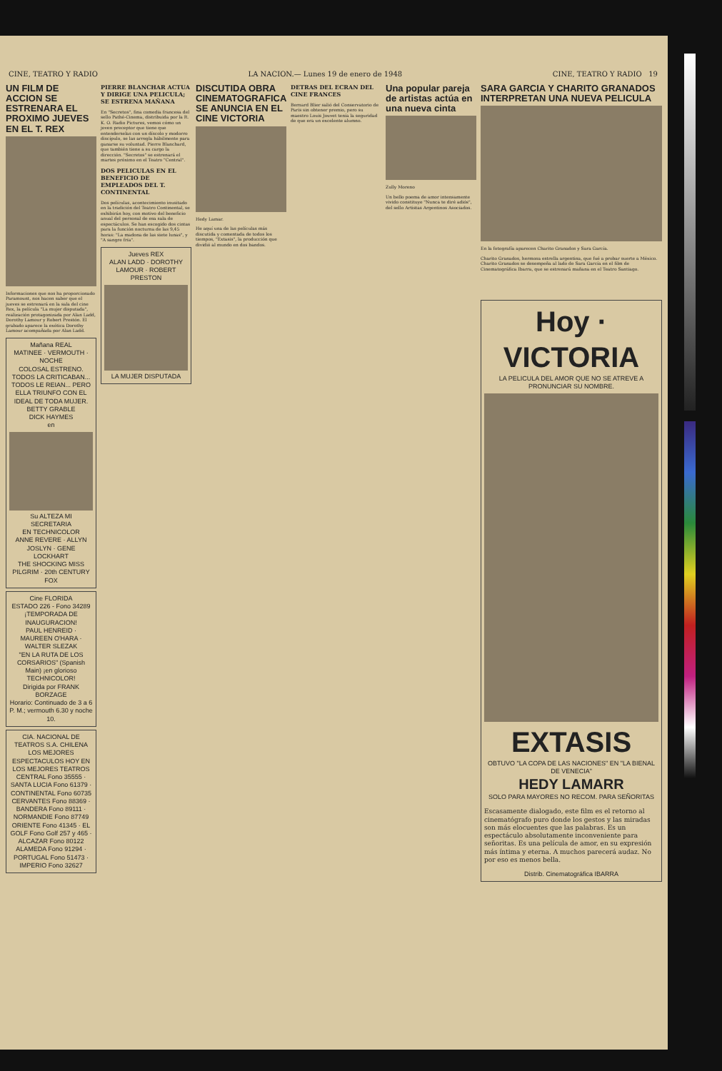CINE, TEATRO Y RADIO LA NACION.— Lunes 19 de enero de 1948 CINE, TEATRO Y RADIO 19
UN FILM DE ACCION SE ESTRENARA EL PROXIMO JUEVES EN EL T. REX
Informaciones que nos ha proporcionado Paramount, nos hacen saber que el jueves se estrenará en la sala del cine Rex, la película "La mujer disputada", realización protagonizada por Alan Ladd, Dorothy Lamour y Robert Prestón. El grabado aparece la exótica Dorothy Lamour acompañada por Alan Ladd.
Mañana REAL
MATINEE · VERMOUTH · NOCHE
COLOSAL ESTRENO.
TODOS LA CRITICABAN... TODOS LE REIAN... PERO ELLA TRIUNFO CON EL IDEAL DE TODA MUJER.
BETTY GRABLE
DICK HAYMES
en
Su ALTEZA MI SECRETARIA
EN TECHNICOLOR
ANNE REVERE · ALLYN JOSLYN · GENE LOCKHART
THE SHOCKING MISS PILGRIM · 20th CENTURY FOX
Cine FLORIDA
ESTADO 226 - Fono 34289
¡TEMPORADA DE INAUGURACION!
PAUL HENREID · MAUREEN O'HARA · WALTER SLEZAK
"EN LA RUTA DE LOS CORSARIOS" (Spanish Main) ¡en glorioso TECHNICOLOR!
Dirigida por FRANK BORZAGE
Horario: Continuado de 3 a 6 P. M.; vermouth 6.30 y noche 10.
CIA. NACIONAL DE TEATROS S.A. CHILENA
LOS MEJORES ESPECTACULOS HOY EN LOS MEJORES TEATROS
CENTRAL Fono 35555 · SANTA LUCIA Fono 61379 · CONTINENTAL Fono 60735
CERVANTES Fono 88369 · BANDERA Fono 89111 · NORMANDIE Fono 87749
ORIENTE Fono 41345 · EL GOLF Fono Golf 257 y 465 · ALCAZAR Fono 80122
ALAMEDA Fono 91294 · PORTUGAL Fono 51473 · IMPERIO Fono 32627
PIERRE BLANCHAR ACTUA Y DIRIGE UNA PELICULA; SE ESTRENA MAÑANA
En "Secretos", fina comedia francesa del sello Pathé-Cinema, distribuida por la R. K. O. Radio Pictures, vemos cómo un joven preceptor que tiene que entenderselas con un díscolo y modorro discípulo, se las arregla hábilmente para ganarse su voluntad. Pierre Blanchard, que también tiene a su cargo la dirección. "Secretos" se estrenará el martes próximo en el Teatro "Central".
DOS PELICULAS EN EL BENEFICIO DE EMPLEADOS DEL T. CONTINENTAL
Dos películas, acontecimiento inusitado en la tradición del Teatro Continental, se exhibirán hoy, con motivo del beneficio anual del personal de esa sala de espectáculos. Se han escogido dos cintas para la función nocturna de las 9,45 horas: "La madona de las siete lunas", y "A sangre fría".
Jueves REX
ALAN LADD · DOROTHY LAMOUR · ROBERT PRESTON
LA MUJER DISPUTADA
DISCUTIDA OBRA CINEMATOGRAFICA SE ANUNCIA EN EL CINE VICTORIA
Hedy Lamar.
He aquí una de las películas más discutida y comentada de todos los tiempos, "Extasis", la producción que dividió al mundo en dos bandos.
DETRAS DEL ECRAN DEL CINE FRANCES
Bernard Blier salió del Conservatorio de París sin obtener premio, pero su maestro Louis Jouvet tenía la seguridad de que era un excelente alumno.
Una popular pareja de artistas actúa en una nueva cinta
Zully Moreno
Un bello poema de amor intensamente vivido constituye "Nunca te diré adiós", del sello Artistas Argentinos Asociados.
SARA GARCIA Y CHARITO GRANADOS INTERPRETAN UNA NUEVA PELICULA
En la fotografía aparecen Charito Granados y Sara García.
Charito Granados, hermosa estrella argentina, que fué a probar suerte a México. Charito Granados se desempeña al lado de Sara García en el film de Cinematográfica Ibarra, que se estrenará mañana en el Teatro Santiago.
Hoy · VICTORIA
LA PELICULA DEL AMOR QUE NO SE ATREVE A PRONUNCIAR SU NOMBRE.
EXTASIS
OBTUVO "LA COPA DE LAS NACIONES" EN "LA BIENAL DE VENECIA"
HEDY LAMARR
SOLO PARA MAYORES NO RECOM. PARA SEÑORITAS
Escasamente dialogado, este film es el retorno al cinematógrafo puro donde los gestos y las miradas son más elocuentes que las palabras. Es un espectáculo absolutamente inconveniente para señoritas. Es una película de amor, en su expresión más íntima y eterna. A muchos parecerá audaz. No por eso es menos bella.
Distrib. Cinematográfica IBARRA